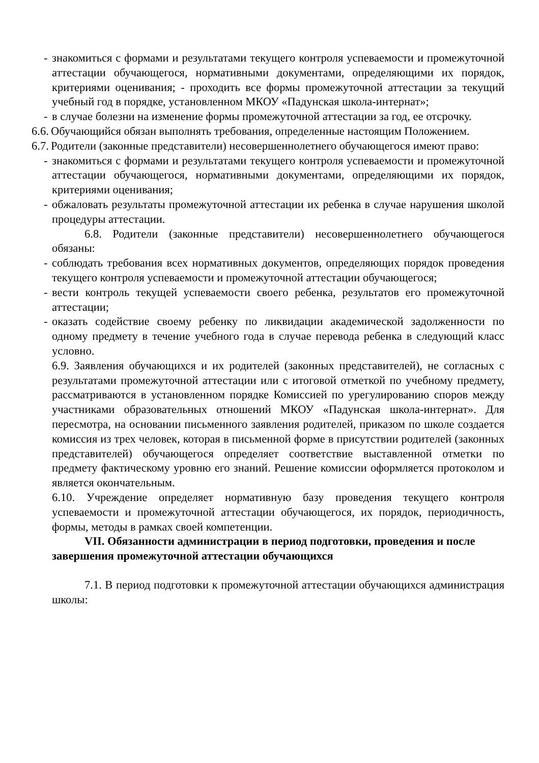- знакомиться с формами и результатами текущего контроля успеваемости и промежуточной аттестации обучающегося, нормативными документами, определяющими их порядок, критериями оценивания; - проходить все формы промежуточной аттестации за текущий учебный год в порядке, установленном МКОУ «Падунская школа-интернат»;
- в случае болезни на изменение формы промежуточной аттестации за год, ее отсрочку.
6.6.
Обучающийся обязан выполнять требования, определенные настоящим Положением.
6.7.
Родители (законные представители) несовершеннолетнего обучающегося имеют право:
- знакомиться с формами и результатами текущего контроля успеваемости и промежуточной аттестации обучающегося, нормативными документами, определяющими их порядок, критериями оценивания;
- обжаловать результаты промежуточной аттестации их ребенка в случае нарушения школой процедуры аттестации.
6.8. Родители (законные представители) несовершеннолетнего обучающегося обязаны:
- соблюдать требования всех нормативных документов, определяющих порядок проведения текущего контроля успеваемости и промежуточной аттестации обучающегося;
- вести контроль текущей успеваемости своего ребенка, результатов его промежуточной аттестации;
- оказать содействие своему ребенку по ликвидации академической задолженности по одному предмету в течение учебного года в случае перевода ребенка в следующий класс условно.
6.9. Заявления обучающихся и их родителей (законных представителей), не согласных с результатами промежуточной аттестации или с итоговой отметкой по учебному предмету, рассматриваются в установленном порядке Комиссией по урегулированию споров между участниками образовательных отношений МКОУ «Падунская школа-интернат». Для пересмотра, на основании письменного заявления родителей, приказом по школе создается комиссия из трех человек, которая в письменной форме в присутствии родителей (законных представителей) обучающегося определяет соответствие выставленной отметки по предмету фактическому уровню его знаний. Решение комиссии оформляется протоколом и является окончательным.
6.10. Учреждение определяет нормативную базу проведения текущего контроля успеваемости и промежуточной аттестации обучающегося, их порядок, периодичность, формы, методы в рамках своей компетенции.
VII. Обязанности администрации в период подготовки, проведения и после завершения промежуточной аттестации обучающихся
7.1. В период подготовки к промежуточной аттестации обучающихся администрация школы: